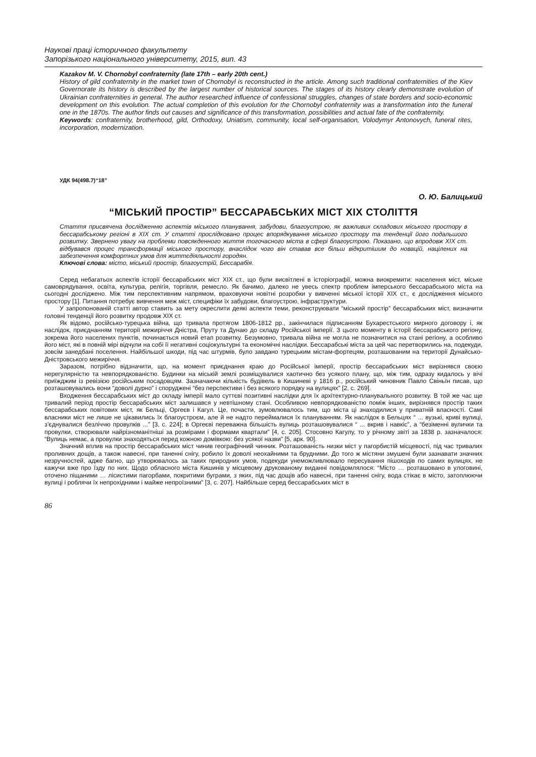Наукові праці історичного факультету
Запорізького національного університету, 2015, вип. 43
Kazakov M. V. Chornobyl confraternity (late 17th – early 20th cent.)
History of gild confraternity in the market town of Chornobyl is reconstructed in the article. Among such traditional confraternities of the Kiev Governorate its history is described by the largest number of historical sources. The stages of its history clearly demonstrate evolution of Ukrainian confraternities in general. The author researched influence of confessional struggles, changes of state borders and socio-economic development on this evolution. The actual completion of this evolution for the Chornobyl confraternity was a transformation into the funeral one in the 1870s. The author finds out causes and significance of this transformation, possibilities and actual fate of the confraternity.
Keywords: confraternity, brotherhood, gild, Orthodoxy, Uniatism, community, local self-organisation, Volodymyr Antonovych, funeral rites, incorporation, modernization.
УДК 94(498.7)“18”
О. Ю. Балицький
“МІСЬКИЙ ПРОСТІР” БЕССАРАБСЬКИХ МІСТ ХІХ СТОЛІТТЯ
Стаття присвячена дослідженню аспектів міського планування, забудови, благоустрою, як важливих складових міського простору в бессарабському регіоні в ХІХ ст. У статті прослідковано процес впорядкування міського простору та тенденції його подальшого розвитку. Звернено увагу на проблеми повсякденного життя тогочасного міста в сфері благоустрою. Показано, що впродовж ХІХ ст. відбувався процес трансформації міського простору, внаслідок чого він ставав все більш відкритішим до новацій, націлених на забезпечення комфортних умов для життєдіяльності городян.
Ключові слова: місто, міський простір, благоустрій, Бессарабія.
Серед небагатьох аспектів історії бессарабських міст ХІХ ст., що були висвітлені в історіографії, можна виокремити: населення міст, міське самоврядування, освіта, культура, релігія, торгівля, ремесло. Як бачимо, далеко не увесь спектр проблем імперського бессарабського міста на сьогодні досліджено. Між тим перспективним напрямом, враховуючи новітні розробки у вивченні міської історії ХІХ ст., є дослідження міського простору [1]. Питання потребує вивчення меж міст, специфіки їх забудови, благоустрою, інфраструктури.
У запропонованій статті автор ставить за мету окреслити деякі аспекти теми, реконструювати “міський простір” бессарабських міст, визначити головні тенденції його розвитку продовж ХІХ ст.
Як відомо, російсько-турецька війна, що тривала протягом 1806-1812 рр., закінчилася підписанням Бухарестського мирного договору і, як наслідок, приєднанням території межиріччя Дністра, Пруту та Дунаю до складу Російської імперії. З цього моменту в історії бессарабського регіону, зокрема його населених пунктів, починається новий етап розвитку. Безумовно, тривала війна не могла не позначитися на стані регіону, а особливо його міст, які в повній мірі відчули на собі її негативні соціокультурні та економічні наслідки. Бессарабські міста за цей час перетворились на, подекуди, зовсім занедбані поселення. Найбільшої шкоди, під час штурмів, було завдано турецьким містам-фортецям, розташованим на території Дунайсько-Дністровського межиріччя.
Заразом, потрібно відзначити, що, на момент приєднання краю до Російської імперії, простір бессарабських міст вирізнявся своєю нерегулярністю та невпорядкованістю. Будинки на міській землі розміщувалися хаотично без усякого плану, що, між тим, одразу кидалось у вічі приїжджим із ревізією російським посадовцям. Зазначаючи кількість будівель в Кишиневі у 1816 р., російський чиновник Павло Свіньїн писав, що розташовувались вони “доволі дурно” і споруджені “без перспективи і без всякого порядку на вулицях” [2, с. 269].
Входження бессарабських міст до складу імперії мало суттєві позитивні наслідки для їх архітектурно-планувального розвитку. В той же час ще тривалий період простір бессарабських міст залишався у невтішному стані. Особливою невпорядкованістю поміж інших, вирізнявся простір таких бессарабських повітових міст, як Бельці, Оргеєв і Кагул. Це, почасти, зумовлювалось тим, що міста ці знаходилися у приватній власності. Самі власники міст не лише не цікавились їх благоустроєм, але й не надто переймалися їх плануванням. Як наслідок в Бельцях “ ... вузькі, криві вулиці, з’єднувалися безліччю провулків ...” [3, с. 224]; в Оргеєві переважна більшість вулиць розташовувалися “ ... вкрив і навкіс”, а “безіменні вулички та провулки, створювали найрізноманітніші за розмірами і формами квартали” [4, с. 205]. Стосовно Кагулу, то у річному звіті за 1838 р. зазначалося: “Вулиць немає, а провулки знаходяться перед кожною домівкою: без усякої назви” [5, арк. 90].
Значний вплив на простір бессарабських міст чинив географічний чинник. Розташованість низки міст у пагорбистій місцевості, під час тривалих проливних дощів, а також навесні, при таненні снігу, робило їх доволі неохайними та брудними. До того ж містяни змушені були зазнавати значних незручностей, адже багно, що утворювалось за таких природних умов, подекуди унеможливлювало пересування пішоходів по самих вулицях, не кажучи вже про їзду по них. Щодо обласного міста Кишинів у місцевому друкованому виданні повідомлялося: “Місто … розташовано в улоговині, оточено піщаними … лісистими пагорбами, покритими буграми, з яких, під час дощів або навесні, при таненні снігу, вода стікає в місто, затоплюючи вулиці і роблячи їх непрохідними і майже непроїзними” [3, с. 207]. Найбільше серед бессарабських міст в
86